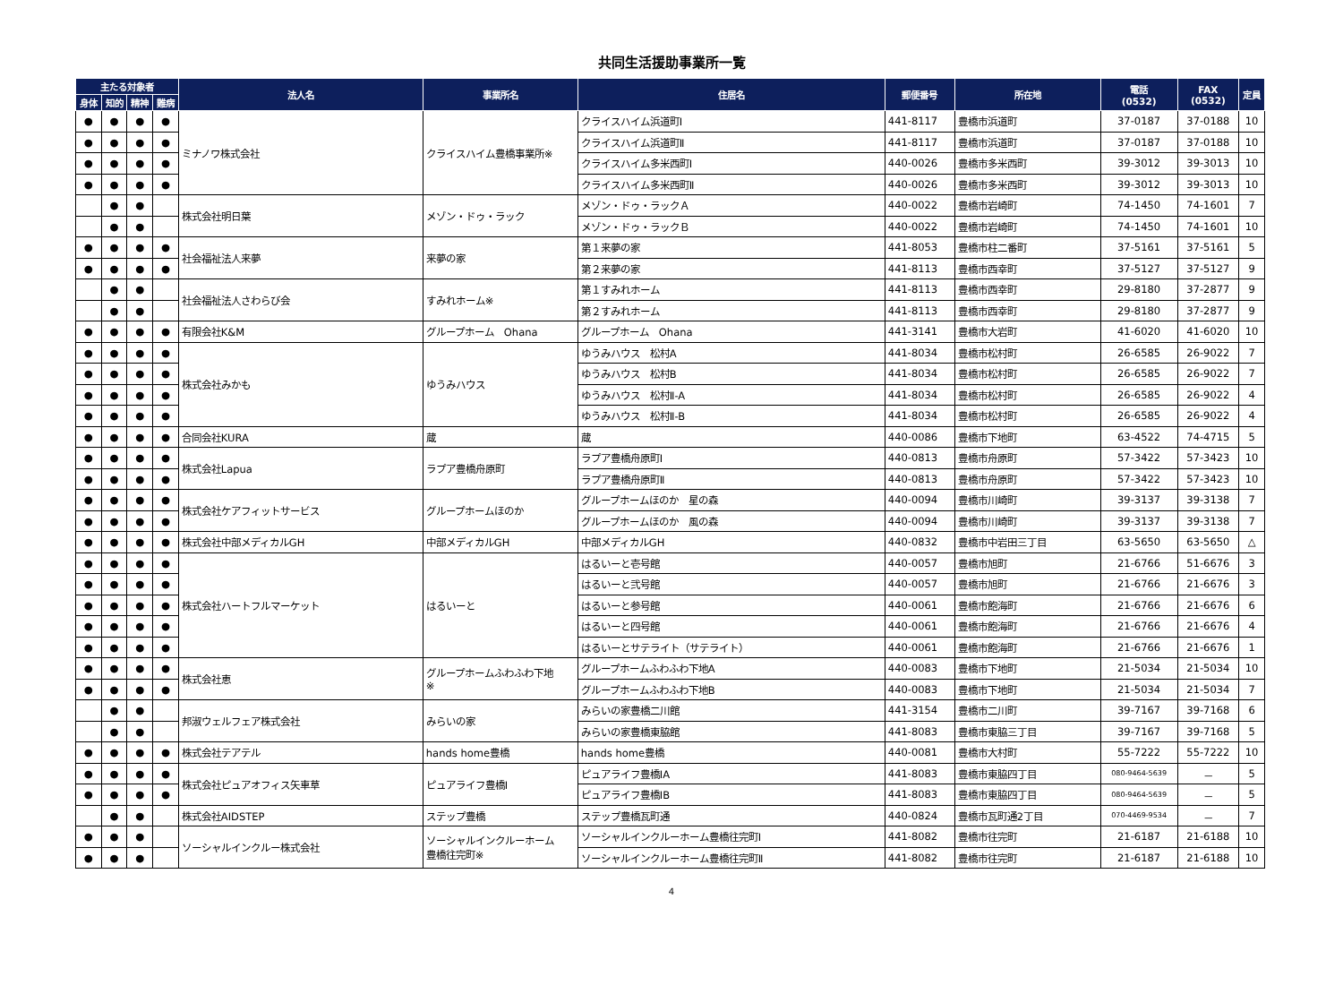共同生活援助事業所一覧
| 主たる対象者 | | | | 法人名 | 事業所名 | 住居名 | 郵便番号 | 所在地 | 電話 (0532) | FAX (0532) | 定員 |
| --- | --- | --- | --- | --- | --- | --- | --- | --- | --- | --- | --- |
| 身体 | 知的 | 精神 | 難病 | | | | | | | | |
| ● | ● | ● | ● | ミナノワ株式会社 | クライスハイム豊橋事業所※ | クライスハイム浜道町Ⅰ | 441-8117 | 豊橋市浜道町 | 37-0187 | 37-0188 | 10 |
| ● | ● | ● | ● | | | クライスハイム浜道町Ⅱ | 441-8117 | 豊橋市浜道町 | 37-0187 | 37-0188 | 10 |
| ● | ● | ● | ● | | | クライスハイム多米西町Ⅰ | 440-0026 | 豊橋市多米西町 | 39-3012 | 39-3013 | 10 |
| ● | ● | ● | ● | | | クライスハイム多米西町Ⅱ | 440-0026 | 豊橋市多米西町 | 39-3012 | 39-3013 | 10 |
| | ● | ● | | 株式会社明日葉 | メゾン・ドゥ・ラック | メゾン・ドゥ・ラックＡ | 440-0022 | 豊橋市岩崎町 | 74-1450 | 74-1601 | 7 |
| | ● | ● | | | | メゾン・ドゥ・ラックＢ | 440-0022 | 豊橋市岩崎町 | 74-1450 | 74-1601 | 10 |
| ● | ● | ● | ● | 社会福祉法人来夢 | 来夢の家 | 第１来夢の家 | 441-8053 | 豊橋市柱二番町 | 37-5161 | 37-5161 | 5 |
| ● | ● | ● | ● | | | 第２来夢の家 | 441-8113 | 豊橋市西幸町 | 37-5127 | 37-5127 | 9 |
| | ● | ● | | 社会福祉法人さわらび会 | すみれホーム※ | 第１すみれホーム | 441-8113 | 豊橋市西幸町 | 29-8180 | 37-2877 | 9 |
| | ● | ● | | | | 第２すみれホーム | 441-8113 | 豊橋市西幸町 | 29-8180 | 37-2877 | 9 |
| ● | ● | ● | ● | 有限会社K&M | グループホーム Ohana | グループホーム Ohana | 441-3141 | 豊橋市大岩町 | 41-6020 | 41-6020 | 10 |
| ● | ● | ● | ● | 株式会社みかも | ゆうみハウス | ゆうみハウス 松村A | 441-8034 | 豊橋市松村町 | 26-6585 | 26-9022 | 7 |
| ● | ● | ● | ● | | | ゆうみハウス 松村B | 441-8034 | 豊橋市松村町 | 26-6585 | 26-9022 | 7 |
| ● | ● | ● | ● | | | ゆうみハウス 松村Ⅱ-A | 441-8034 | 豊橋市松村町 | 26-6585 | 26-9022 | 4 |
| ● | ● | ● | ● | | | ゆうみハウス 松村Ⅱ-B | 441-8034 | 豊橋市松村町 | 26-6585 | 26-9022 | 4 |
| ● | ● | ● | ● | 合同会社KURA | 蔵 | 蔵 | 440-0086 | 豊橋市下地町 | 63-4522 | 74-4715 | 5 |
| ● | ● | ● | ● | 株式会社Lapua | ラプア豊橋舟原町 | ラプア豊橋舟原町Ⅰ | 440-0813 | 豊橋市舟原町 | 57-3422 | 57-3423 | 10 |
| ● | ● | ● | ● | | | ラプア豊橋舟原町Ⅱ | 440-0813 | 豊橋市舟原町 | 57-3422 | 57-3423 | 10 |
| ● | ● | ● | ● | 株式会社ケアフィットサービス | グループホームほのか | グループホームほのか 星の森 | 440-0094 | 豊橋市川崎町 | 39-3137 | 39-3138 | 7 |
| ● | ● | ● | ● | | | グループホームほのか 風の森 | 440-0094 | 豊橋市川崎町 | 39-3137 | 39-3138 | 7 |
| ● | ● | ● | ● | 株式会社中部メディカルGH | 中部メディカルGH | 中部メディカルGH | 440-0832 | 豊橋市中岩田三丁目 | 63-5650 | 63-5650 | △ |
| ● | ● | ● | ● | 株式会社ハートフルマーケット | はるいーと | はるいーと壱号館 | 440-0057 | 豊橋市旭町 | 21-6766 | 51-6676 | 3 |
| ● | ● | ● | ● | | | はるいーと弐号館 | 440-0057 | 豊橋市旭町 | 21-6766 | 21-6676 | 3 |
| ● | ● | ● | ● | | | はるいーと参号館 | 440-0061 | 豊橋市飽海町 | 21-6766 | 21-6676 | 6 |
| ● | ● | ● | ● | | | はるいーと四号館 | 440-0061 | 豊橋市飽海町 | 21-6766 | 21-6676 | 4 |
| ● | ● | ● | ● | | | はるいーとサテライト（サテライト） | 440-0061 | 豊橋市飽海町 | 21-6766 | 21-6676 | 1 |
| ● | ● | ● | ● | 株式会社恵 | グループホームふわふわ下地 ※ | グループホームふわふわ下地A | 440-0083 | 豊橋市下地町 | 21-5034 | 21-5034 | 10 |
| ● | ● | ● | ● | | | グループホームふわふわ下地B | 440-0083 | 豊橋市下地町 | 21-5034 | 21-5034 | 7 |
| | ● | ● | | 邦淑ウェルフェア株式会社 | みらいの家 | みらいの家豊橋二川館 | 441-3154 | 豊橋市二川町 | 39-7167 | 39-7168 | 6 |
| | ● | ● | | | | みらいの家豊橋東脇館 | 441-8083 | 豊橋市東脇三丁目 | 39-7167 | 39-7168 | 5 |
| ● | ● | ● | ● | 株式会社テアテル | hands home豊橋 | hands home豊橋 | 440-0081 | 豊橋市大村町 | 55-7222 | 55-7222 | 10 |
| ● | ● | ● | ● | 株式会社ピュアオフィス矢車草 | ピュアライフ豊橋Ⅰ | ピュアライフ豊橋ⅠA | 441-8083 | 豊橋市東脇四丁目 | 080-9464-5639 | － | 5 |
| ● | ● | ● | ● | | | ピュアライフ豊橋ⅠB | 441-8083 | 豊橋市東脇四丁目 | 080-9464-5639 | － | 5 |
| | ● | ● | | 株式会社AIDSTEP | ステップ豊橋 | ステップ豊橋瓦町通 | 440-0824 | 豊橋市瓦町通2丁目 | 070-4469-9534 | － | 7 |
| ● | ● | ● | | ソーシャルインクルー株式会社 | ソーシャルインクルーホーム 豊橋往完町※ | ソーシャルインクルーホーム豊橋往完町Ⅰ | 441-8082 | 豊橋市往完町 | 21-6187 | 21-6188 | 10 |
| ● | ● | ● | | | | ソーシャルインクルーホーム豊橋往完町Ⅱ | 441-8082 | 豊橋市往完町 | 21-6187 | 21-6188 | 10 |
4